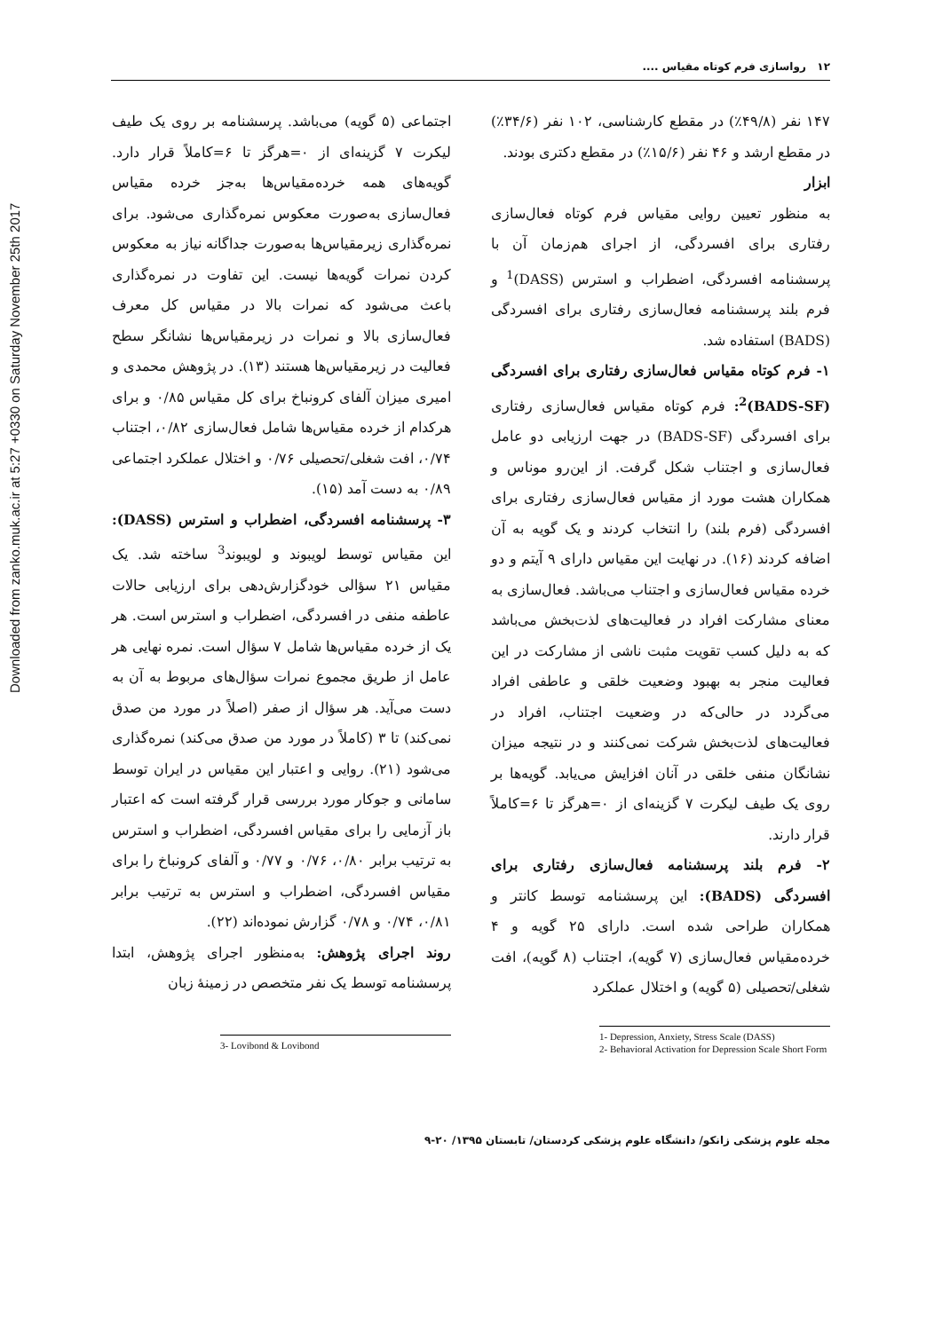Downloaded from zanko.muk.ac.ir at 5:27 +0330 on Saturday November 25th 2017
۱۲ رواسازی فرم کوتاه مقیاس ....
۱۴۷ نفر (۴۹/۸٪) در مقطع کارشناسی، ۱۰۲ نفر (۳۴/۶٪) در مقطع ارشد و ۴۶ نفر (۱۵/۶٪) در مقطع دکتری بودند.
ابزار
به منظور تعیین روایی مقیاس فرم کوتاه فعال‌سازی رفتاری برای افسردگی، از اجرای هم‌زمان آن با پرسشنامه افسردگی، اضطراب و استرس (DASS)<sup>1</sup> و فرم بلند پرسشنامه فعال‌سازی رفتاری برای افسردگی (BADS) استفاده شد.
۱- فرم کوتاه مقیاس فعال‌سازی رفتاری برای افسردگی (BADS-SF)<sup>2</sup>: فرم کوتاه مقیاس فعال‌سازی رفتاری برای افسردگی (BADS-SF) در جهت ارزیابی دو عامل فعال‌سازی و اجتناب شکل گرفت. از این‌رو موناس و همکاران هشت مورد از مقیاس فعال‌سازی رفتاری برای افسردگی (فرم بلند) را انتخاب کردند و یک گویه به آن اضافه کردند (۱۶). در نهایت این مقیاس دارای ۹ آیتم و دو خرده مقیاس فعال‌سازی و اجتناب می‌باشد. فعال‌سازی به معنای مشارکت افراد در فعالیت‌های لذت‌بخش می‌باشد که به دلیل کسب تقویت مثبت ناشی از مشارکت در این فعالیت منجر به بهبود وضعیت خلقی و عاطفی افراد می‌گردد در حالی‌که در وضعیت اجتناب، افراد در فعالیت‌های لذت‌بخش شرکت نمی‌کنند و در نتیجه میزان نشانگان منفی خلقی در آنان افزایش می‌یابد. گویه‌ها بر روی یک طیف لیکرت ۷ گزینه‌ای از ۰=هرگز تا ۶=کاملاً قرار دارند.
۲- فرم بلند پرسشنامه فعال‌سازی رفتاری برای افسردگی (BADS): این پرسشنامه توسط کانتر و همکاران طراحی شده است. دارای ۲۵ گویه و ۴ خرده‌مقیاس فعال‌سازی (۷ گویه)، اجتناب (۸ گویه)، افت شغلی/تحصیلی (۵ گویه) و اختلال عملکرد
1- Depression, Anxiety, Stress Scale (DASS)
2- Behavioral Activation for Depression Scale Short Form
اجتماعی (۵ گویه) می‌باشد. پرسشنامه بر روی یک طیف لیکرت ۷ گزینه‌ای از ۰=هرگز تا ۶=کاملاً قرار دارد. گویه‌های همه خرده‌مقیاس‌ها به‌جز خرده مقیاس فعال‌سازی به‌صورت معکوس نمره‌گذاری می‌شود. برای نمره‌گذاری زیرمقیاس‌ها به‌صورت جداگانه نیاز به معکوس کردن نمرات گویه‌ها نیست. این تفاوت در نمره‌گذاری باعث می‌شود که نمرات بالا در مقیاس کل معرف فعال‌سازی بالا و نمرات در زیرمقیاس‌ها نشانگر سطح فعالیت در زیرمقیاس‌ها هستند (۱۳). در پژوهش محمدی و امیری میزان آلفای کرونباخ برای کل مقیاس ۰/۸۵ و برای هرکدام از خرده مقیاس‌ها شامل فعال‌سازی ۰/۸۲، اجتناب ۰/۷۴، افت شغلی/تحصیلی ۰/۷۶ و اختلال عملکرد اجتماعی ۰/۸۹ به دست آمد (۱۵).
۳- پرسشنامه افسردگی، اضطراب و استرس (DASS): این مقیاس توسط لویبوند و لویبوند<sup>3</sup> ساخته شد. یک مقیاس ۲۱ سؤالی خودگزارش‌دهی برای ارزیابی حالات عاطفه منفی در افسردگی، اضطراب و استرس است. هر یک از خرده مقیاس‌ها شامل ۷ سؤال است. نمره نهایی هر عامل از طریق مجموع نمرات سؤال‌های مربوط به آن به دست می‌آید. هر سؤال از صفر (اصلاً در مورد من صدق نمی‌کند) تا ۳ (کاملاً در مورد من صدق می‌کند) نمره‌گذاری می‌شود (۲۱). روایی و اعتبار این مقیاس در ایران توسط سامانی و جوکار مورد بررسی قرار گرفته است که اعتبار باز آزمایی را برای مقیاس افسردگی، اضطراب و استرس به ترتیب برابر ۰/۸۰، ۰/۷۶ و ۰/۷۷ و آلفای کرونباخ را برای مقیاس افسردگی، اضطراب و استرس به ترتیب برابر ۰/۸۱، ۰/۷۴ و ۰/۷۸ گزارش نموده‌اند (۲۲).
روند اجرای پژوهش: به‌منظور اجرای پژوهش، ابتدا پرسشنامه توسط یک نفر متخصص در زمینهٔ زبان
3- Lovibond & Lovibond
مجله علوم پزشکی زانکو/ دانشگاه علوم پزشکی کردستان/ تابستان ۱۳۹۵/ ۲۰-۹